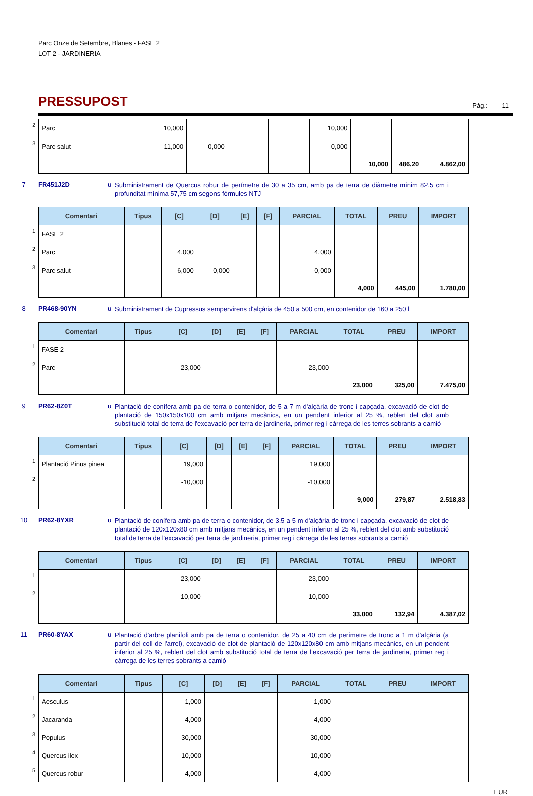Parc Onze de Setembre, Blanes - FASE 2
LOT 2 - JARDINERIA
PRESSUPOST
Pàg.: 11
| 2 | Parc | | 10,000 | | | | 10,000 | | | |
| 3 | Parc salut | | 11,000 | 0,000 | | | 0,000 | | | |
| | | | | | | | | 10,000 | 486,20 | 4.862,00 |
7 FR451J2D u
Subministrament de Quercus robur de perímetre de 30 a 35 cm, amb pa de terra de diàmetre mínim 82,5 cm i profunditat mínima 57,75 cm segons fórmules NTJ
| | Comentari | Tipus | [C] | [D] | [E] | [F] | PARCIAL | TOTAL | PREU | IMPORT |
| 1 | FASE 2 | | | | | | | | | |
| 2 | Parc | | 4,000 | | | | 4,000 | | | |
| 3 | Parc salut | | 6,000 | 0,000 | | | 0,000 | | | |
| | | | | | | | | 4,000 | 445,00 | 1.780,00 |
8 PR468-90YN u
Subministrament de Cupressus sempervirens d'alçària de 450 a 500 cm, en contenidor de 160 a 250 l
| | Comentari | Tipus | [C] | [D] | [E] | [F] | PARCIAL | TOTAL | PREU | IMPORT |
| 1 | FASE 2 | | | | | | | | | |
| 2 | Parc | | 23,000 | | | | 23,000 | | | |
| | | | | | | | | 23,000 | 325,00 | 7.475,00 |
9 PR62-8Z0T u
Plantació de conífera amb pa de terra o contenidor, de 5 a 7 m d'alçària de tronc i capçada, excavació de clot de plantació de 150x150x100 cm amb mitjans mecànics, en un pendent inferior al 25 %, reblert del clot amb substitució total de terra de l'excavació per terra de jardineria, primer reg i càrrega de les terres sobrants a camió
| | Comentari | Tipus | [C] | [D] | [E] | [F] | PARCIAL | TOTAL | PREU | IMPORT |
| 1 | Plantació Pinus pinea | | 19,000 | | | | 19,000 | | | |
| 2 | | | -10,000 | | | | -10,000 | | | |
| | | | | | | | | 9,000 | 279,87 | 2.518,83 |
10 PR62-8YXR u
Plantació de conífera amb pa de terra o contenidor, de 3.5 a 5 m d'alçària de tronc i capçada, excavació de clot de plantació de 120x120x80 cm amb mitjans mecànics, en un pendent inferior al 25 %, reblert del clot amb substitució total de terra de l'excavació per terra de jardineria, primer reg i càrrega de les terres sobrants a camió
| | Comentari | Tipus | [C] | [D] | [E] | [F] | PARCIAL | TOTAL | PREU | IMPORT |
| 1 | | | 23,000 | | | | 23,000 | | | |
| 2 | | | 10,000 | | | | 10,000 | | | |
| | | | | | | | | 33,000 | 132,94 | 4.387,02 |
11 PR60-8YAX u
Plantació d'arbre planifoli amb pa de terra o contenidor, de 25 a 40 cm de perímetre de tronc a 1 m d'alçària (a partir del coll de l'arrel), excavació de clot de plantació de 120x120x80 cm amb mitjans mecànics, en un pendent inferior al 25 %, reblert del clot amb substitució total de terra de l'excavació per terra de jardineria, primer reg i càrrega de les terres sobrants a camió
| | Comentari | Tipus | [C] | [D] | [E] | [F] | PARCIAL | TOTAL | PREU | IMPORT |
| 1 | Aesculus | | 1,000 | | | | 1,000 | | | |
| 2 | Jacaranda | | 4,000 | | | | 4,000 | | | |
| 3 | Populus | | 30,000 | | | | 30,000 | | | |
| 4 | Quercus ilex | | 10,000 | | | | 10,000 | | | |
| 5 | Quercus robur | | 4,000 | | | | 4,000 | | | |
EUR